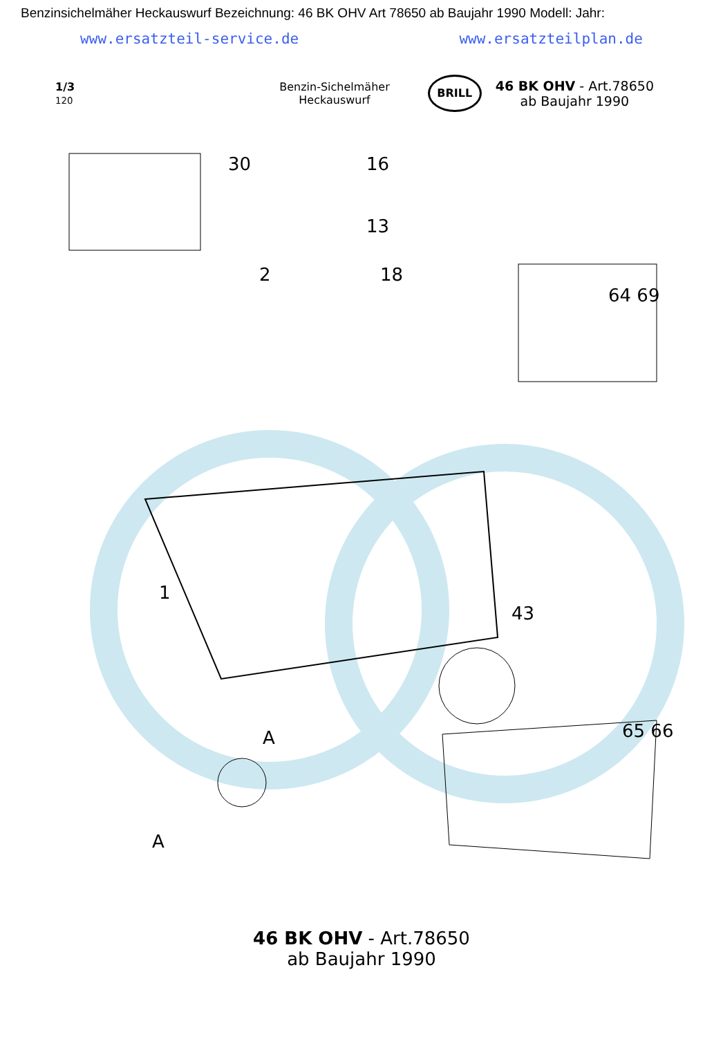Benzinsichelmäher Heckauswurf Bezeichnung: 46 BK OHV Art 78650 ab Baujahr 1990 Modell: Jahr:
www.ersatzteil-service.de www.ersatzteilplan.de
1/3
120
Benzin-Sichelmäher
Heckauswurf
BRILL
46 BK OHV - Art.78650
ab Baujahr 1990
30 16
13
2 18
64 69
1
A
A
43
65 66
46 BK OHV - Art.78650
ab Baujahr 1990